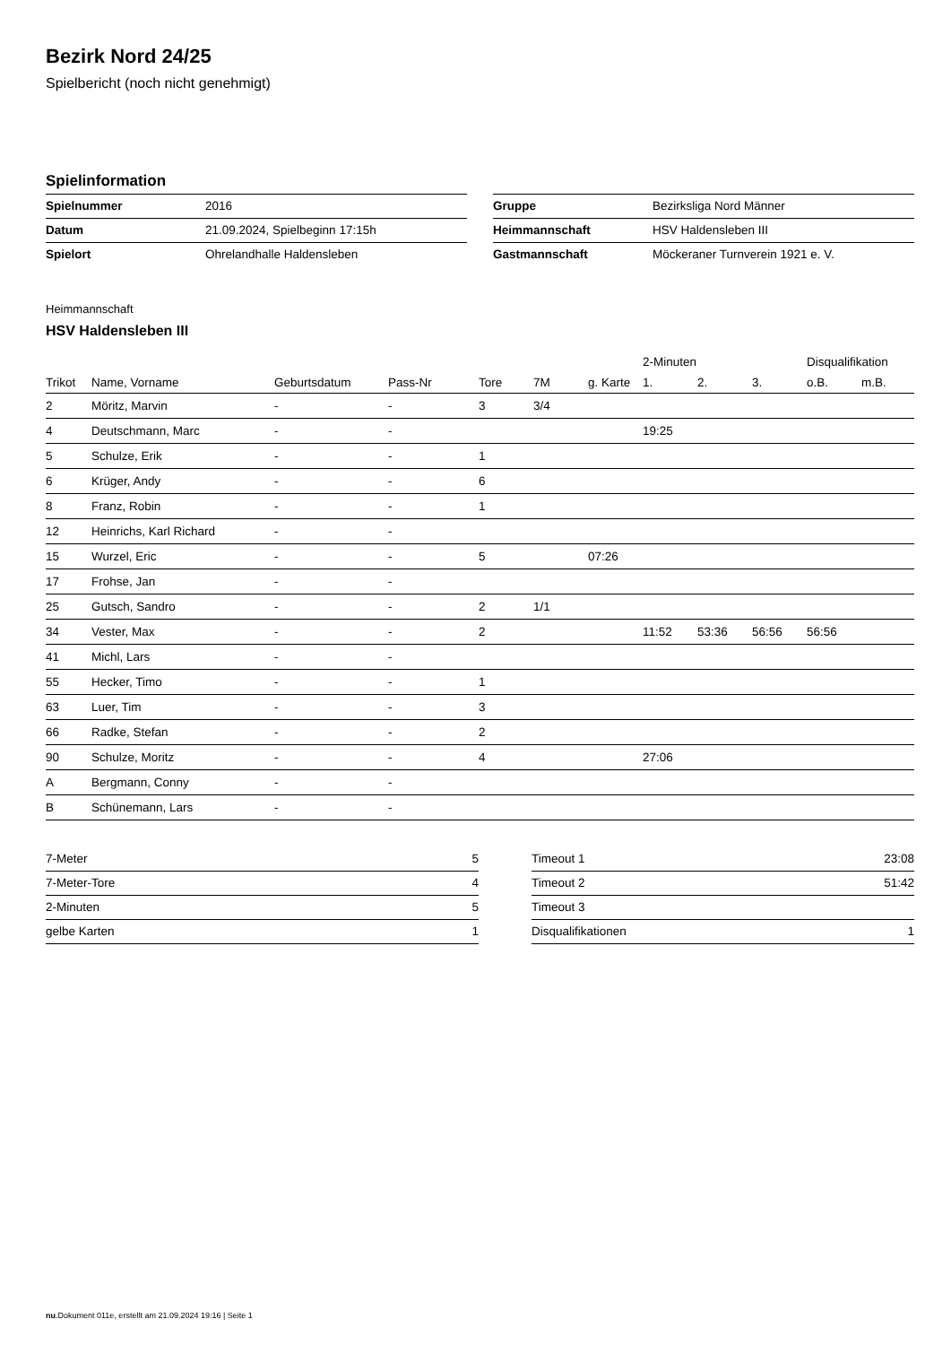Bezirk Nord 24/25
Spielbericht (noch nicht genehmigt)
Spielinformation
| Spielnummer | 2016 |
| Datum | 21.09.2024, Spielbeginn 17:15h |
| Spielort | Ohrelandhalle Haldensleben |
| Gruppe | Bezirksliga Nord Männer |
| Heimmannschaft | HSV Haldensleben III |
| Gastmannschaft | Möckeraner Turnverein 1921 e. V. |
Heimmannschaft
HSV Haldensleben III
| | | | | | | | 2-Minuten | | | Disqualifikation | |
| --- | --- | --- | --- | --- | --- | --- | --- | --- | --- | --- | --- |
| Trikot | Name, Vorname | Geburtsdatum | Pass-Nr | Tore | 7M | g. Karte | 1. | 2. | 3. | o.B. | m.B. |
| 2 | Möritz, Marvin | - | - | 3 | 3/4 | | | | | | |
| 4 | Deutschmann, Marc | - | - | | | | 19:25 | | | | |
| 5 | Schulze, Erik | - | - | 1 | | | | | | | |
| 6 | Krüger, Andy | - | - | 6 | | | | | | | |
| 8 | Franz, Robin | - | - | 1 | | | | | | | |
| 12 | Heinrichs, Karl Richard | - | - | | | | | | | | |
| 15 | Wurzel, Eric | - | - | 5 | | 07:26 | | | | | |
| 17 | Frohse, Jan | - | - | | | | | | | | |
| 25 | Gutsch, Sandro | - | - | 2 | 1/1 | | | | | | |
| 34 | Vester, Max | - | - | 2 | | | 11:52 | 53:36 | 56:56 | 56:56 | |
| 41 | Michl, Lars | - | - | | | | | | | | |
| 55 | Hecker, Timo | - | - | 1 | | | | | | | |
| 63 | Luer, Tim | - | - | 3 | | | | | | | |
| 66 | Radke, Stefan | - | - | 2 | | | | | | | |
| 90 | Schulze, Moritz | - | - | 4 | | | 27:06 | | | | |
| A | Bergmann, Conny | - | - | | | | | | | | |
| B | Schünemann, Lars | - | - | | | | | | | | |
| 7-Meter | 5 |
| 7-Meter-Tore | 4 |
| 2-Minuten | 5 |
| gelbe Karten | 1 |
| Timeout 1 | 23:08 |
| Timeout 2 | 51:42 |
| Timeout 3 | |
| Disqualifikationen | 1 |
nu.Dokument 011e, erstellt am 21.09.2024 19:16 | Seite 1